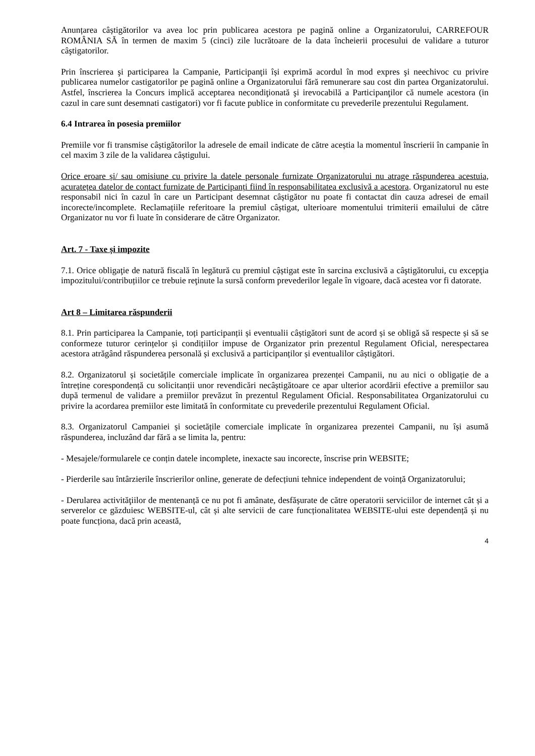Anunțarea câștigătorilor va avea loc prin publicarea acestora pe pagină online a Organizatorului, CARREFOUR ROMÂNIA SĂ în termen de maxim 5 (cinci) zile lucrătoare de la data încheierii procesului de validare a tuturor câştigatorilor.
Prin înscrierea şi participarea la Campanie, Participanţii își exprimă acordul în mod expres şi neechivoc cu privire publicarea numelor castigatorilor pe pagină online a Organizatorului fără remunerare sau cost din partea Organizatorului. Astfel, înscrierea la Concurs implică acceptarea necondiţionată şi irevocabilă a Participanţilor că numele acestora (in cazul in care sunt desemnati castigatori) vor fi facute publice in conformitate cu prevederile prezentului Regulament.
6.4 Intrarea în posesia premiilor
Premiile vor fi transmise câștigătorilor la adresele de email indicate de către aceștia la momentul înscrierii în campanie în cel maxim 3 zile de la validarea câștigului.
Orice eroare și/ sau omisiune cu privire la datele personale furnizate Organizatorului nu atrage răspunderea acestuia, acuratețea datelor de contact furnizate de Participanți fiind în responsabilitatea exclusivă a acestora. Organizatorul nu este responsabil nici în cazul în care un Participant desemnat câștigător nu poate fi contactat din cauza adresei de email incorecte/incomplete. Reclamațiile referitoare la premiul câștigat, ulterioare momentului trimiterii emailului de către Organizator nu vor fi luate în considerare de către Organizator.
Art. 7 - Taxe și impozite
7.1. Orice obligaţie de natură fiscală în legătură cu premiul cậștigat este în sarcina exclusivă a câştigătorului, cu excepţia impozitului/contribuțiilor ce trebuie reţinute la sursă conform prevederilor legale în vigoare, dacă acestea vor fi datorate.
Art 8 – Limitarea răspunderii
8.1. Prin participarea la Campanie, toți participanții și eventualii câștigători sunt de acord și se obligă să respecte și să se conformeze tuturor cerințelor și condițiilor impuse de Organizator prin prezentul Regulament Oficial, nerespectarea acestora atrăgând răspunderea personală și exclusivă a participanților și eventualilor câștigători.
8.2. Organizatorul și societățile comerciale implicate în organizarea prezenței Campanii, nu au nici o obligație de a întreține corespondență cu solicitanții unor revendicări necâștigătoare ce apar ulterior acordării efective a premiilor sau după termenul de validare a premiilor prevăzut în prezentul Regulament Oficial. Responsabilitatea Organizatorului cu privire la acordarea premiilor este limitată în conformitate cu prevederile prezentului Regulament Oficial.
8.3. Organizatorul Campaniei și societățile comerciale implicate în organizarea prezentei Campanii, nu își asumă răspunderea, incluzând dar fără a se limita la, pentru:
- Mesajele/formularele ce conțin datele incomplete, inexacte sau incorecte, înscrise prin WEBSITE;
- Pierderile sau întârzierile înscrierilor online, generate de defecțiuni tehnice independent de voință Organizatorului;
- Derularea activităţiilor de mentenanță ce nu pot fi amânate, desfășurate de către operatorii serviciilor de internet cât și a serverelor ce găzduiesc WEBSITE-ul, cât și alte servicii de care funcționalitatea WEBSITE-ului este dependență și nu poate funcționa, dacă prin această,
4